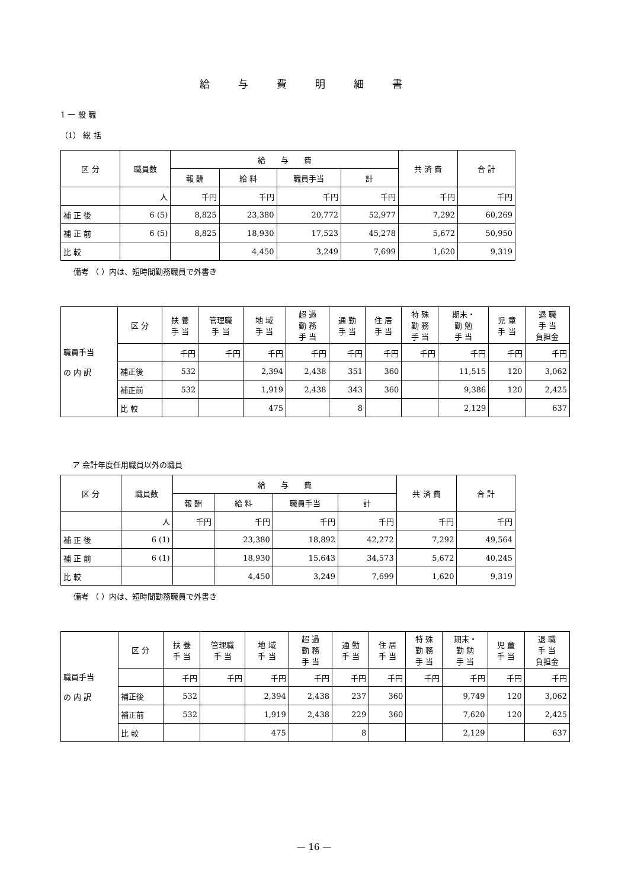給与費明細書
1 一 般 職
（1） 総 括
| 区 分 | 職員数 | 給 与 費 | | | | 共 済 費 | 合 計 |
| --- | --- | --- | --- | --- | --- | --- | --- |
| | | 報 酬 | 給 料 | 職員手当 | 計 | | |
| | 人 | 千円 | 千円 | 千円 | 千円 | 千円 | 千円 |
| 補 正 後 | 6 (5) | 8,825 | 23,380 | 20,772 | 52,977 | 7,292 | 60,269 |
| 補 正 前 | 6 (5) | 8,825 | 18,930 | 17,523 | 45,278 | 5,672 | 50,950 |
| 比 較 | | | 4,450 | 3,249 | 7,699 | 1,620 | 9,319 |
備考 （ ）内は、短時間勤務職員で外書き
| 職員手当 の 内 訳 | 区 分 | 扶 養 手 当 | 管理職 手 当 | 地 域 手 当 | 超 過 勤 務 手 当 | 通 勤 手 当 | 住 居 手 当 | 特 殊 勤 務 手 当 | 期末・ 勤 勉 手 当 | 児 童 手 当 | 退 職 手 当 負担金 |
| | | 千円 | 千円 | 千円 | 千円 | 千円 | 千円 | 千円 | 千円 | 千円 | 千円 |
| | 補正後 | 532 | | 2,394 | 2,438 | 351 | 360 | | 11,515 | 120 | 3,062 |
| | 補正前 | 532 | | 1,919 | 2,438 | 343 | 360 | | 9,386 | 120 | 2,425 |
| | 比 較 | | | 475 | | 8 | | | 2,129 | | 637 |
ア 会計年度任用職員以外の職員
| 区 分 | 職員数 | 給 与 費 | | | | 共 済 費 | 合 計 |
| --- | --- | --- | --- | --- | --- | --- | --- |
| | | 報 酬 | 給 料 | 職員手当 | 計 | | |
| | 人 | 千円 | 千円 | 千円 | 千円 | 千円 | 千円 |
| 補 正 後 | 6 (1) | | 23,380 | 18,892 | 42,272 | 7,292 | 49,564 |
| 補 正 前 | 6 (1) | | 18,930 | 15,643 | 34,573 | 5,672 | 40,245 |
| 比 較 | | | 4,450 | 3,249 | 7,699 | 1,620 | 9,319 |
備考 （ ）内は、短時間勤務職員で外書き
| 職員手当 の 内 訳 | 区 分 | 扶 養 手 当 | 管理職 手 当 | 地 域 手 当 | 超 過 勤 務 手 当 | 通 勤 手 当 | 住 居 手 当 | 特 殊 勤 務 手 当 | 期末・ 勤 勉 手 当 | 児 童 手 当 | 退 職 手 当 負担金 |
| | | 千円 | 千円 | 千円 | 千円 | 千円 | 千円 | 千円 | 千円 | 千円 | 千円 |
| | 補正後 | 532 | | 2,394 | 2,438 | 237 | 360 | | 9,749 | 120 | 3,062 |
| | 補正前 | 532 | | 1,919 | 2,438 | 229 | 360 | | 7,620 | 120 | 2,425 |
| | 比 較 | | | 475 | | 8 | | | 2,129 | | 637 |
— 16 —